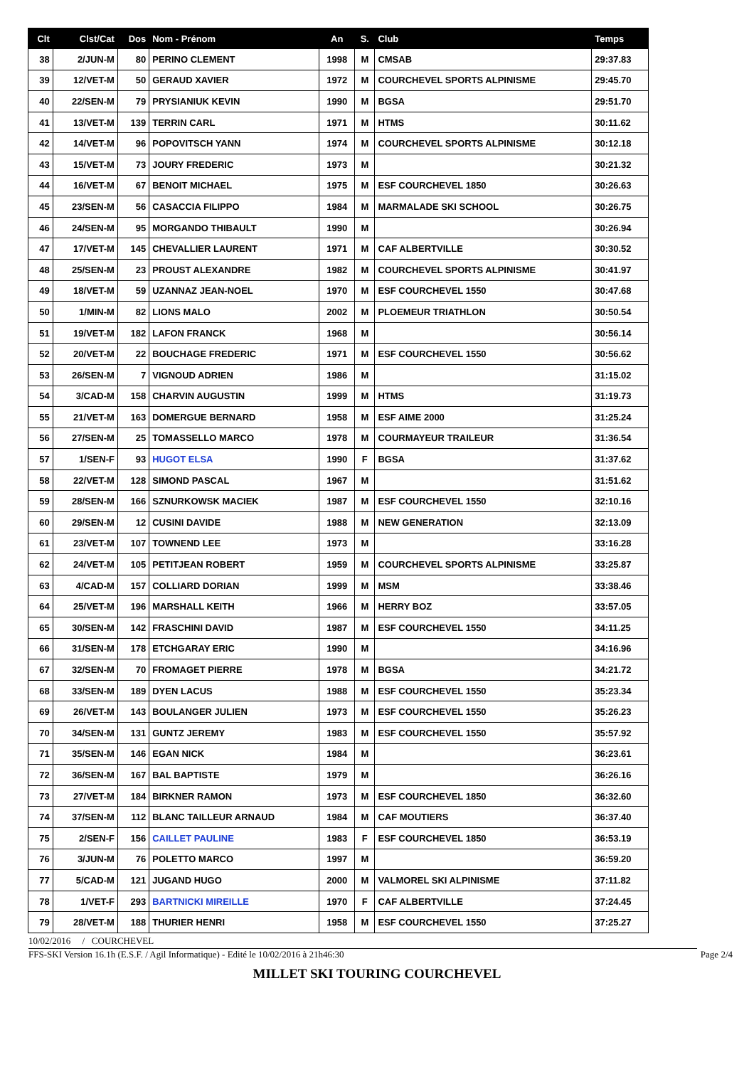| Clt | Clst/Cat | Dos | Nom - Prénom | An | S. | Club | Temps |
| --- | --- | --- | --- | --- | --- | --- | --- |
| 38 | 2/JUN-M | 80 | PERINO CLEMENT | 1998 | M | CMSAB | 29:37.83 |
| 39 | 12/VET-M | 50 | GERAUD XAVIER | 1972 | M | COURCHEVEL SPORTS ALPINISME | 29:45.70 |
| 40 | 22/SEN-M | 79 | PRYSIANIUK KEVIN | 1990 | M | BGSA | 29:51.70 |
| 41 | 13/VET-M | 139 | TERRIN CARL | 1971 | M | HTMS | 30:11.62 |
| 42 | 14/VET-M | 96 | POPOVITSCH YANN | 1974 | M | COURCHEVEL SPORTS ALPINISME | 30:12.18 |
| 43 | 15/VET-M | 73 | JOURY FREDERIC | 1973 | M | | 30:21.32 |
| 44 | 16/VET-M | 67 | BENOIT MICHAEL | 1975 | M | ESF COURCHEVEL 1850 | 30:26.63 |
| 45 | 23/SEN-M | 56 | CASACCIA FILIPPO | 1984 | M | MARMALADE SKI SCHOOL | 30:26.75 |
| 46 | 24/SEN-M | 95 | MORGANDO THIBAULT | 1990 | M | | 30:26.94 |
| 47 | 17/VET-M | 145 | CHEVALLIER LAURENT | 1971 | M | CAF ALBERTVILLE | 30:30.52 |
| 48 | 25/SEN-M | 23 | PROUST ALEXANDRE | 1982 | M | COURCHEVEL SPORTS ALPINISME | 30:41.97 |
| 49 | 18/VET-M | 59 | UZANNAZ JEAN-NOEL | 1970 | M | ESF COURCHEVEL 1550 | 30:47.68 |
| 50 | 1/MIN-M | 82 | LIONS MALO | 2002 | M | PLOEMEUR TRIATHLON | 30:50.54 |
| 51 | 19/VET-M | 182 | LAFON FRANCK | 1968 | M | | 30:56.14 |
| 52 | 20/VET-M | 22 | BOUCHAGE FREDERIC | 1971 | M | ESF COURCHEVEL 1550 | 30:56.62 |
| 53 | 26/SEN-M | 7 | VIGNOUD ADRIEN | 1986 | M | | 31:15.02 |
| 54 | 3/CAD-M | 158 | CHARVIN AUGUSTIN | 1999 | M | HTMS | 31:19.73 |
| 55 | 21/VET-M | 163 | DOMERGUE BERNARD | 1958 | M | ESF AIME 2000 | 31:25.24 |
| 56 | 27/SEN-M | 25 | TOMASSELLO MARCO | 1978 | M | COURMAYEUR TRAILEUR | 31:36.54 |
| 57 | 1/SEN-F | 93 | HUGOT ELSA | 1990 | F | BGSA | 31:37.62 |
| 58 | 22/VET-M | 128 | SIMOND PASCAL | 1967 | M | | 31:51.62 |
| 59 | 28/SEN-M | 166 | SZNURKOWSK MACIEK | 1987 | M | ESF COURCHEVEL 1550 | 32:10.16 |
| 60 | 29/SEN-M | 12 | CUSINI DAVIDE | 1988 | M | NEW GENERATION | 32:13.09 |
| 61 | 23/VET-M | 107 | TOWNEND LEE | 1973 | M | | 33:16.28 |
| 62 | 24/VET-M | 105 | PETITJEAN ROBERT | 1959 | M | COURCHEVEL SPORTS ALPINISME | 33:25.87 |
| 63 | 4/CAD-M | 157 | COLLIARD DORIAN | 1999 | M | MSM | 33:38.46 |
| 64 | 25/VET-M | 196 | MARSHALL KEITH | 1966 | M | HERRY BOZ | 33:57.05 |
| 65 | 30/SEN-M | 142 | FRASCHINI DAVID | 1987 | M | ESF COURCHEVEL 1550 | 34:11.25 |
| 66 | 31/SEN-M | 178 | ETCHGARAY ERIC | 1990 | M | | 34:16.96 |
| 67 | 32/SEN-M | 70 | FROMAGET PIERRE | 1978 | M | BGSA | 34:21.72 |
| 68 | 33/SEN-M | 189 | DYEN LACUS | 1988 | M | ESF COURCHEVEL 1550 | 35:23.34 |
| 69 | 26/VET-M | 143 | BOULANGER JULIEN | 1973 | M | ESF COURCHEVEL 1550 | 35:26.23 |
| 70 | 34/SEN-M | 131 | GUNTZ JEREMY | 1983 | M | ESF COURCHEVEL 1550 | 35:57.92 |
| 71 | 35/SEN-M | 146 | EGAN NICK | 1984 | M | | 36:23.61 |
| 72 | 36/SEN-M | 167 | BAL BAPTISTE | 1979 | M | | 36:26.16 |
| 73 | 27/VET-M | 184 | BIRKNER RAMON | 1973 | M | ESF COURCHEVEL 1850 | 36:32.60 |
| 74 | 37/SEN-M | 112 | BLANC TAILLEUR ARNAUD | 1984 | M | CAF MOUTIERS | 36:37.40 |
| 75 | 2/SEN-F | 156 | CAILLET PAULINE | 1983 | F | ESF COURCHEVEL 1850 | 36:53.19 |
| 76 | 3/JUN-M | 76 | POLETTO MARCO | 1997 | M | | 36:59.20 |
| 77 | 5/CAD-M | 121 | JUGAND HUGO | 2000 | M | VALMOREL SKI ALPINISME | 37:11.82 |
| 78 | 1/VET-F | 293 | BARTNICKI MIREILLE | 1970 | F | CAF ALBERTVILLE | 37:24.45 |
| 79 | 28/VET-M | 188 | THURIER HENRI | 1958 | M | ESF COURCHEVEL 1550 | 37:25.27 |
10/02/2016 / COURCHEVEL
FFS-SKI Version 16.1h (E.S.F. / Agil Informatique) - Edité le 10/02/2016 à 21h46:30 Page 2/4
MILLET SKI TOURING COURCHEVEL